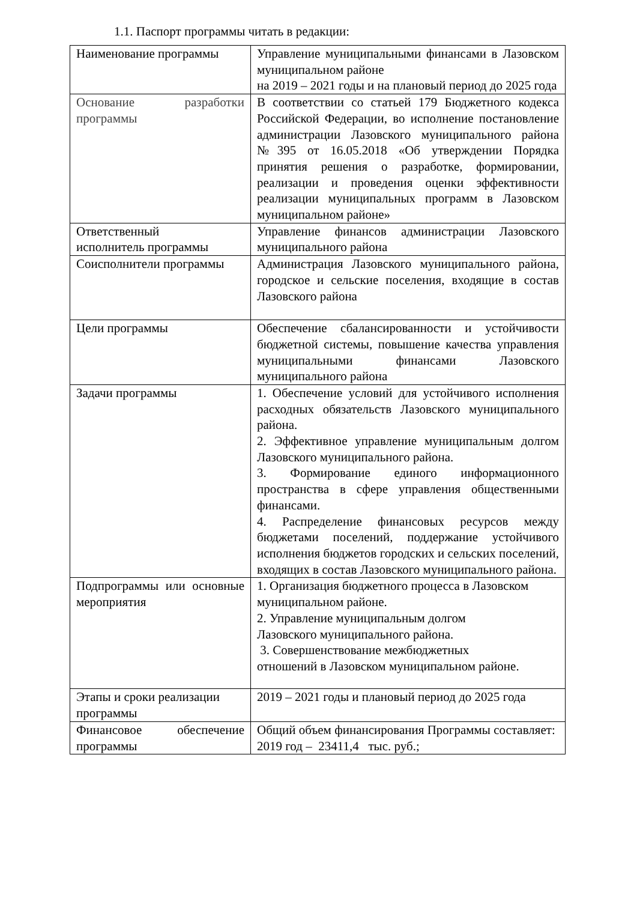1.1. Паспорт программы читать в редакции:
| Наименование программы | Управление муниципальными финансами в Лазовском муниципальном районе на 2019 – 2021 годы и на плановый период до 2025 года |
| Основание разработки программы | В соответствии со статьей 179 Бюджетного кодекса Российской Федерации, во исполнение постановление администрации Лазовского муниципального района №395 от 16.05.2018 «Об утверждении Порядка принятия решения о разработке, формировании, реализации и проведения оценки эффективности реализации муниципальных программ в Лазовском муниципальном районе» |
| Ответственный исполнитель программы | Управление финансов администрации Лазовского муниципального района |
| Соисполнители программы | Администрация Лазовского муниципального района, городское и сельские поселения, входящие в состав Лазовского района |
| Цели программы | Обеспечение сбалансированности и устойчивости бюджетной системы, повышение качества управления муниципальными финансами Лазовского муниципального района |
| Задачи программы | 1. Обеспечение условий для устойчивого исполнения расходных обязательств Лазовского муниципального района. 2. Эффективное управление муниципальным долгом Лазовского муниципального района. 3. Формирование единого информационного пространства в сфере управления общественными финансами. 4. Распределение финансовых ресурсов между бюджетами поселений, поддержание устойчивого исполнения бюджетов городских и сельских поселений, входящих в состав Лазовского муниципального района. |
| Подпрограммы или основные мероприятия | 1. Организация бюджетного процесса в Лазовском муниципальном районе. 2. Управление муниципальным долгом Лазовского муниципального района. 3. Совершенствование межбюджетных отношений в Лазовском муниципальном районе. |
| Этапы и сроки реализации программы | 2019 – 2021 годы и плановый период до 2025 года |
| Финансовое обеспечение программы | Общий объем финансирования Программы составляет: 2019 год – 23411,4 тыс. руб.; |